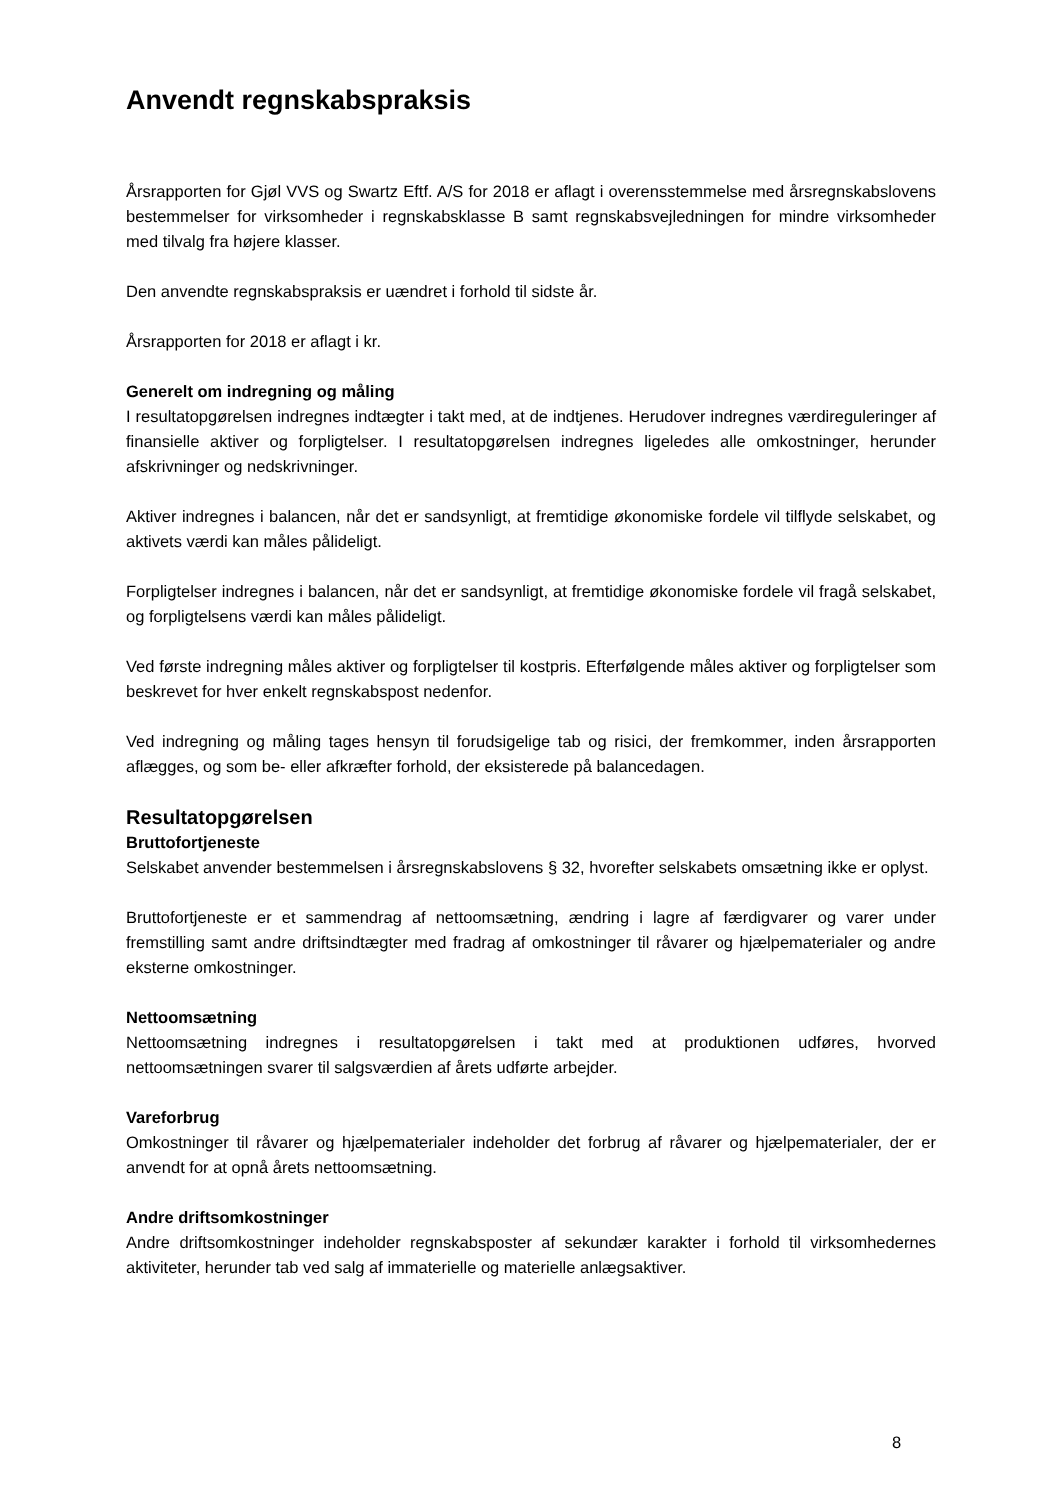Anvendt regnskabspraksis
Årsrapporten for Gjøl VVS og Swartz Eftf. A/S for 2018 er aflagt i overensstemmelse med årsregnskabs­lovens bestemmelser for virksomheder i regnskabsklasse B samt regnskabsvejledningen for mindre virk­somheder med tilvalg fra højere klasser.
Den anvendte regnskabspraksis er uændret i forhold til sidste år.
Årsrapporten for 2018 er aflagt i kr.
Generelt om indregning og måling
I resultatopgørelsen indregnes indtægter i takt med, at de indtjenes. Herudover indregnes værdiregule­ringer af finansielle aktiver og forpligtelser. I resultatopgørelsen indregnes ligeledes alle omkostninger, herunder afskrivninger og nedskrivninger.
Aktiver indregnes i balancen, når det er sandsynligt, at fremtidige økonomiske fordele vil tilflyde selskabet, og aktivets værdi kan måles pålideligt.
Forpligtelser indregnes i balancen, når det er sandsynligt, at fremtidige økonomiske fordele vil fragå sel­skabet, og forpligtelsens værdi kan måles pålideligt.
Ved første indregning måles aktiver og forpligtelser til kostpris. Efterfølgende måles aktiver og forpligtelser som beskrevet for hver enkelt regnskabspost nedenfor.
Ved indregning og måling tages hensyn til forudsigelige tab og risici, der fremkommer, inden årsrapporten aflægges, og som be- eller afkræfter forhold, der eksisterede på balancedagen.
Resultatopgørelsen
Bruttofortjeneste
Selskabet anvender bestemmelsen i årsregnskabslovens § 32, hvorefter selskabets omsætning ikke er oplyst.
Bruttofortjeneste er et sammendrag af nettoomsætning, ændring i lagre af færdigvarer og varer under fremstilling samt andre driftsindtægter med fradrag af omkostninger til råvarer og hjælpematerialer og an­dre eksterne omkostninger.
Nettoomsætning
Nettoomsætning indregnes i resultatopgørelsen i takt med at produktionen udføres, hvorved nettoomsætningen svarer til salgsværdien af årets udførte arbejder.
Vareforbrug
Omkostninger til råvarer og hjælpematerialer indeholder det forbrug af råvarer og hjælpematerialer, der er anvendt for at opnå årets nettoomsætning.
Andre driftsomkostninger
Andre driftsomkostninger indeholder regnskabsposter af sekundær karakter i forhold til virksomhedernes aktiviteter, herunder tab ved salg af immaterielle og materielle anlægsaktiver.
8